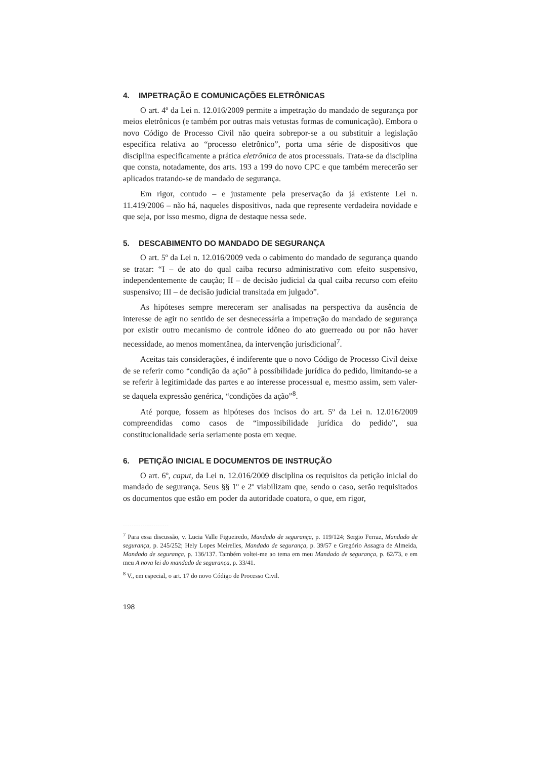4. IMPETRAÇÃO E COMUNICAÇÕES ELETRÔNICAS
O art. 4º da Lei n. 12.016/2009 permite a impetração do mandado de segurança por meios eletrônicos (e também por outras mais vetustas formas de comunicação). Embora o novo Código de Processo Civil não queira sobrepor-se a ou substituir a legislação específica relativa ao “processo eletrônico”, porta uma série de dispositivos que disciplina especificamente a prática eletrônica de atos processuais. Trata-se da disciplina que consta, notadamente, dos arts. 193 a 199 do novo CPC e que também merecerão ser aplicados tratando-se de mandado de segurança.
Em rigor, contudo – e justamente pela preservação da já existente Lei n. 11.419/2006 – não há, naqueles dispositivos, nada que represente verdadeira novidade e que seja, por isso mesmo, digna de destaque nessa sede.
5. DESCABIMENTO DO MANDADO DE SEGURANÇA
O art. 5º da Lei n. 12.016/2009 veda o cabimento do mandado de segurança quando se tratar: “I – de ato do qual caiba recurso administrativo com efeito suspensivo, independentemente de caução; II – de decisão judicial da qual caiba recurso com efeito suspensivo; III – de decisão judicial transitada em julgado”.
As hipóteses sempre mereceram ser analisadas na perspectiva da ausência de interesse de agir no sentido de ser desnecessária a impetração do mandado de segurança por existir outro mecanismo de controle idôneo do ato guerreado ou por não haver necessidade, ao menos momentânea, da intervenção jurisdicional<sup>7</sup>.
Aceitas tais considerações, é indiferente que o novo Código de Processo Civil deixe de se referir como “condição da ação” à possibilidade jurídica do pedido, limitando-se a se referir à legitimidade das partes e ao interesse processual e, mesmo assim, sem valer-se daquela expressão genérica, “condições da ação”<sup>8</sup>.
Até porque, fossem as hipóteses dos incisos do art. 5º da Lei n. 12.016/2009 compreendidas como casos de “impossibilidade jurídica do pedido”, sua constitucionalidade seria seriamente posta em xeque.
6. PETIÇÃO INICIAL E DOCUMENTOS DE INSTRUÇÃO
O art. 6º, caput, da Lei n. 12.016/2009 disciplina os requisitos da petição inicial do mandado de segurança. Seus §§ 1º e 2º viabilizam que, sendo o caso, serão requisitados os documentos que estão em poder da autoridade coatora, o que, em rigor,
---------------------
<sup>7</sup> Para essa discussão, v. Lucia Valle Figueiredo, Mandado de segurança, p. 119/124; Sergio Ferraz, Mandado de segurança, p. 245/252; Hely Lopes Meirelles, Mandado de segurança, p. 39/57 e Gregório Assagra de Almeida, Mandado de segurança, p. 136/137. Também voltei-me ao tema em meu Mandado de segurança, p. 62/73, e em meu A nova lei do mandado de segurança, p. 33/41.
<sup>8</sup> V., em especial, o art. 17 do novo Código de Processo Civil.
198